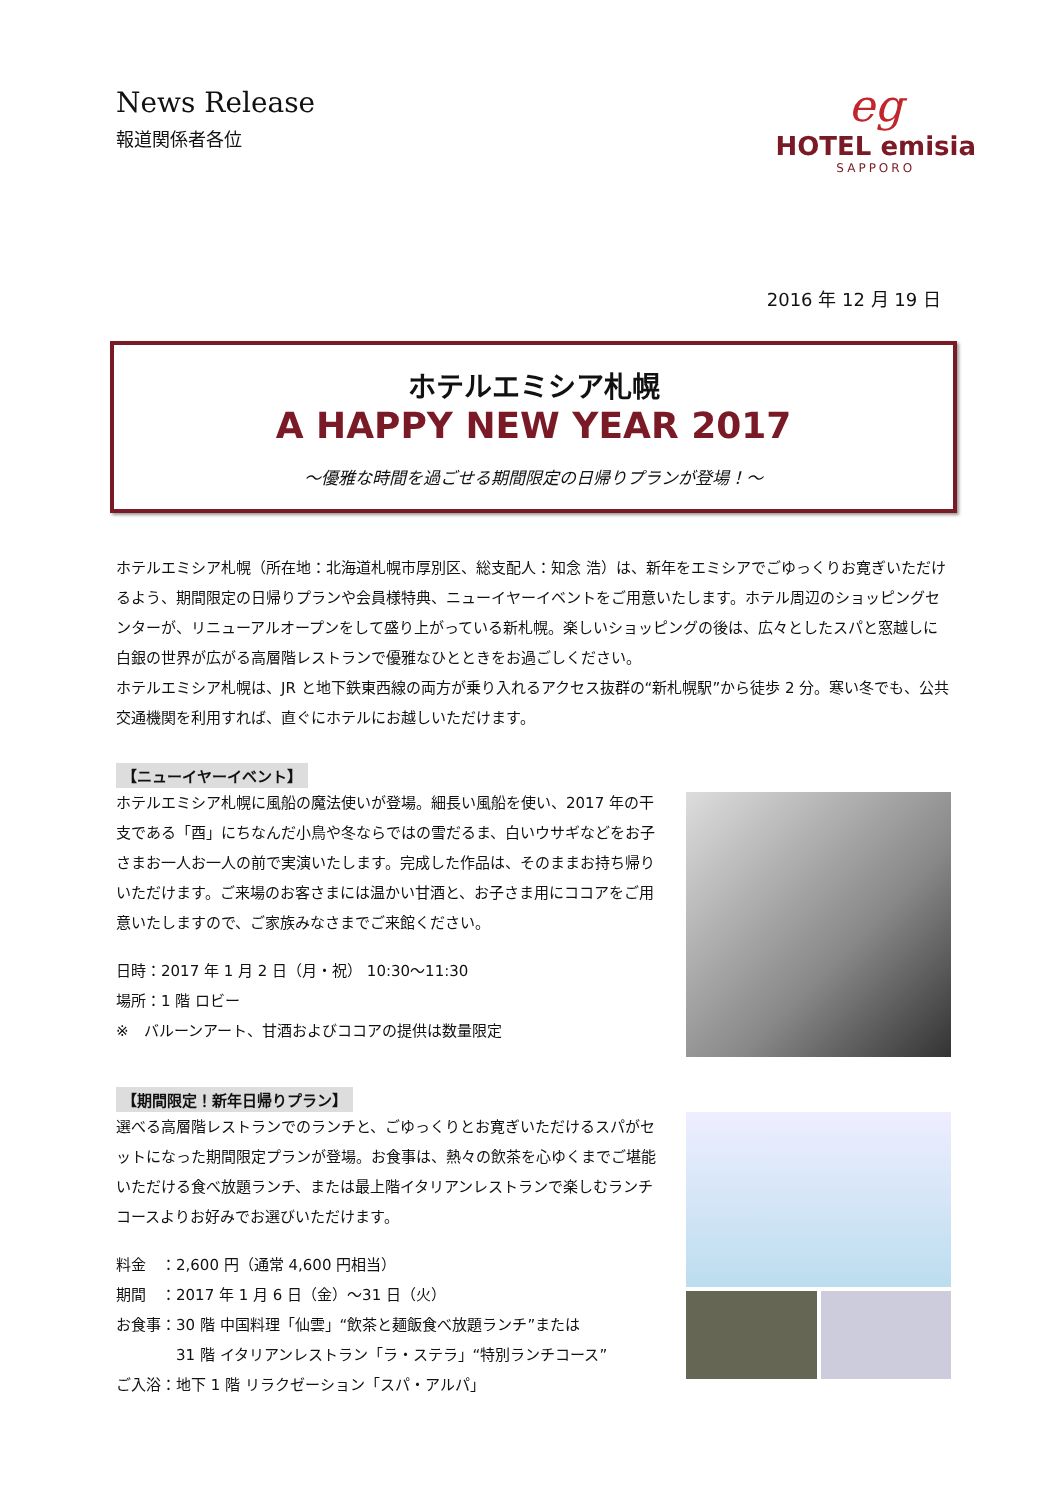News Release
報道関係者各位
eg
HOTEL emisia
SAPPORO
2016 年 12 月 19 日
ホテルエミシア札幌
A HAPPY NEW YEAR 2017
～優雅な時間を過ごせる期間限定の日帰りプランが登場！～
ホテルエミシア札幌（所在地：北海道札幌市厚別区、総支配人：知念 浩）は、新年をエミシアでごゆっくりお寛ぎいただけるよう、期間限定の日帰りプランや会員様特典、ニューイヤーイベントをご用意いたします。ホテル周辺のショッピングセンターが、リニューアルオープンをして盛り上がっている新札幌。楽しいショッピングの後は、広々としたスパと窓越しに白銀の世界が広がる高層階レストランで優雅なひとときをお過ごしください。
ホテルエミシア札幌は、JR と地下鉄東西線の両方が乗り入れるアクセス抜群の“新札幌駅”から徒歩 2 分。寒い冬でも、公共交通機関を利用すれば、直ぐにホテルにお越しいただけます。
【ニューイヤーイベント】
ホテルエミシア札幌に風船の魔法使いが登場。細長い風船を使い、2017 年の干支である「酉」にちなんだ小鳥や冬ならではの雪だるま、白いウサギなどをお子さまお一人お一人の前で実演いたします。完成した作品は、そのままお持ち帰りいただけます。ご来場のお客さまには温かい甘酒と、お子さま用にココアをご用意いたしますので、ご家族みなさまでご来館ください。
日時：2017 年 1 月 2 日（月・祝） 10:30～11:30
場所：1 階 ロビー
※　バルーンアート、甘酒およびココアの提供は数量限定
【期間限定！新年日帰りプラン】
選べる高層階レストランでのランチと、ごゆっくりとお寛ぎいただけるスパがセットになった期間限定プランが登場。お食事は、熱々の飲茶を心ゆくまでご堪能いただける食べ放題ランチ、または最上階イタリアンレストランで楽しむランチコースよりお好みでお選びいただけます。
料金　：2,600 円（通常 4,600 円相当）
期間　：2017 年 1 月 6 日（金）～31 日（火）
お食事：30 階 中国料理「仙雲」“飲茶と麺飯食べ放題ランチ”または
　　　　31 階 イタリアンレストラン「ラ・ステラ」“特別ランチコース”
ご入浴：地下 1 階 リラクゼーション「スパ・アルパ」